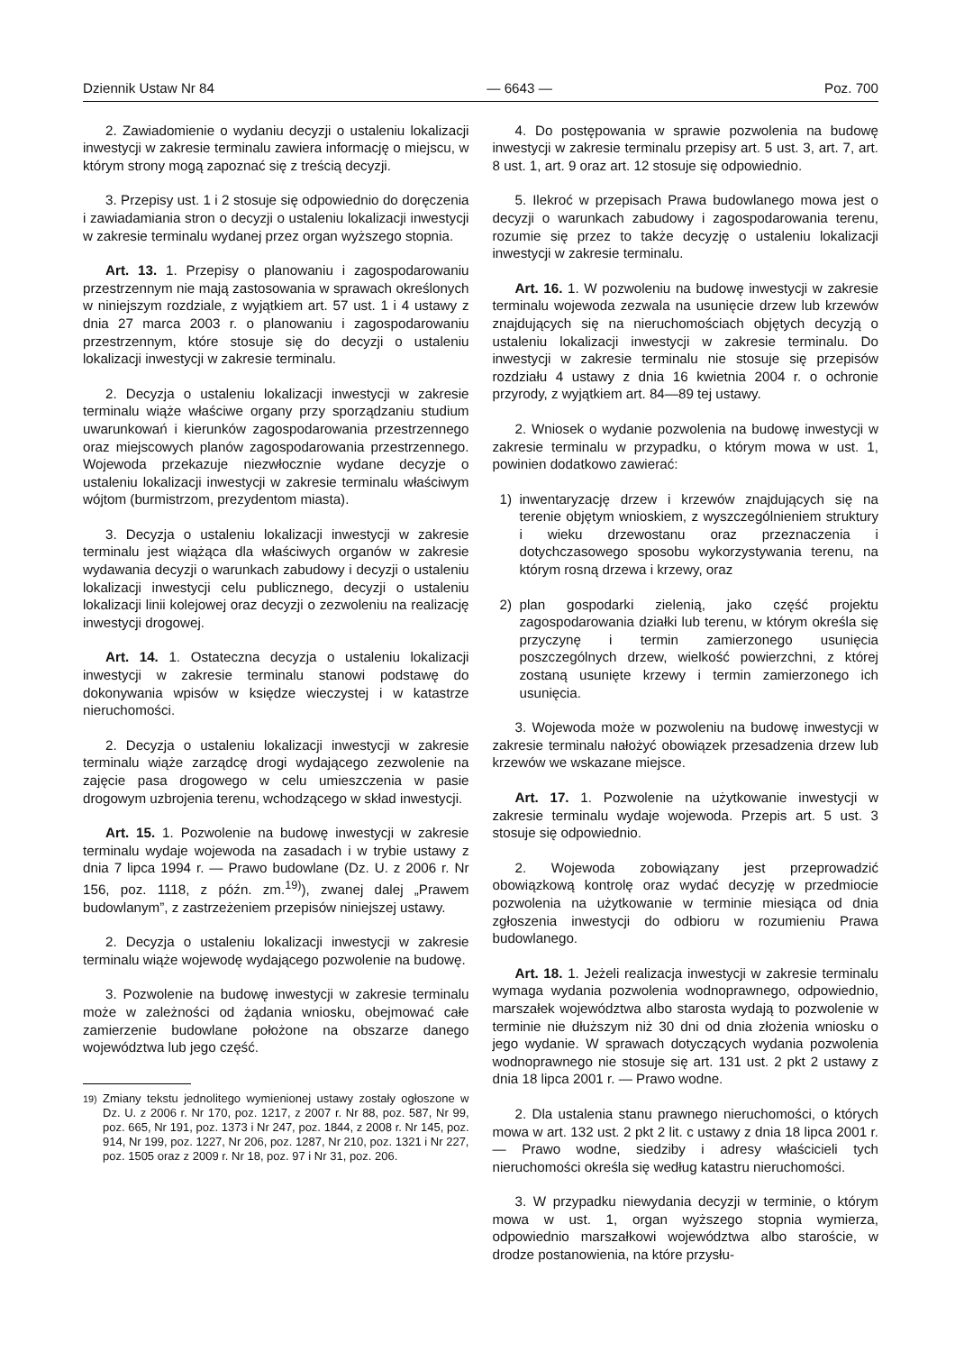Dziennik Ustaw Nr 84 — 6643 — Poz. 700
2. Zawiadomienie o wydaniu decyzji o ustaleniu lokalizacji inwestycji w zakresie terminalu zawiera informację o miejscu, w którym strony mogą zapoznać się z treścią decyzji.
3. Przepisy ust. 1 i 2 stosuje się odpowiednio do doręczenia i zawiadamiania stron o decyzji o ustaleniu lokalizacji inwestycji w zakresie terminalu wydanej przez organ wyższego stopnia.
Art. 13. 1. Przepisy o planowaniu i zagospodarowaniu przestrzennym nie mają zastosowania w sprawach określonych w niniejszym rozdziale, z wyjątkiem art. 57 ust. 1 i 4 ustawy z dnia 27 marca 2003 r. o planowaniu i zagospodarowaniu przestrzennym, które stosuje się do decyzji o ustaleniu lokalizacji inwestycji w zakresie terminalu.
2. Decyzja o ustaleniu lokalizacji inwestycji w zakresie terminalu wiąże właściwe organy przy sporządzaniu studium uwarunkowań i kierunków zagospodarowania przestrzennego oraz miejscowych planów zagospodarowania przestrzennego. Wojewoda przekazuje niezwłocznie wydane decyzje o ustaleniu lokalizacji inwestycji w zakresie terminalu właściwym wójtom (burmistrzom, prezydentom miasta).
3. Decyzja o ustaleniu lokalizacji inwestycji w zakresie terminalu jest wiążąca dla właściwych organów w zakresie wydawania decyzji o warunkach zabudowy i decyzji o ustaleniu lokalizacji inwestycji celu publicznego, decyzji o ustaleniu lokalizacji linii kolejowej oraz decyzji o zezwoleniu na realizację inwestycji drogowej.
Art. 14. 1. Ostateczna decyzja o ustaleniu lokalizacji inwestycji w zakresie terminalu stanowi podstawę do dokonywania wpisów w księdze wieczystej i w katastrze nieruchomości.
2. Decyzja o ustaleniu lokalizacji inwestycji w zakresie terminalu wiąże zarządcę drogi wydającego zezwolenie na zajęcie pasa drogowego w celu umieszczenia w pasie drogowym uzbrojenia terenu, wchodzącego w skład inwestycji.
Art. 15. 1. Pozwolenie na budowę inwestycji w zakresie terminalu wydaje wojewoda na zasadach i w trybie ustawy z dnia 7 lipca 1994 r. — Prawo budowlane (Dz. U. z 2006 r. Nr 156, poz. 1118, z późn. zm.<sup>19)</sup>), zwanej dalej „Prawem budowlanym”, z zastrzeżeniem przepisów niniejszej ustawy.
2. Decyzja o ustaleniu lokalizacji inwestycji w zakresie terminalu wiąże wojewodę wydającego pozwolenie na budowę.
3. Pozwolenie na budowę inwestycji w zakresie terminalu może w zależności od żądania wniosku, obejmować całe zamierzenie budowlane położone na obszarze danego województwa lub jego część.
<sup>19)</sup> Zmiany tekstu jednolitego wymienionej ustawy zostały ogłoszone w Dz. U. z 2006 r. Nr 170, poz. 1217, z 2007 r. Nr 88, poz. 587, Nr 99, poz. 665, Nr 191, poz. 1373 i Nr 247, poz. 1844, z 2008 r. Nr 145, poz. 914, Nr 199, poz. 1227, Nr 206, poz. 1287, Nr 210, poz. 1321 i Nr 227, poz. 1505 oraz z 2009 r. Nr 18, poz. 97 i Nr 31, poz. 206.
4. Do postępowania w sprawie pozwolenia na budowę inwestycji w zakresie terminalu przepisy art. 5 ust. 3, art. 7, art. 8 ust. 1, art. 9 oraz art. 12 stosuje się odpowiednio.
5. Ilekroć w przepisach Prawa budowlanego mowa jest o decyzji o warunkach zabudowy i zagospodarowania terenu, rozumie się przez to także decyzję o ustaleniu lokalizacji inwestycji w zakresie terminalu.
Art. 16. 1. W pozwoleniu na budowę inwestycji w zakresie terminalu wojewoda zezwala na usunięcie drzew lub krzewów znajdujących się na nieruchomościach objętych decyzją o ustaleniu lokalizacji inwestycji w zakresie terminalu. Do inwestycji w zakresie terminalu nie stosuje się przepisów rozdziału 4 ustawy z dnia 16 kwietnia 2004 r. o ochronie przyrody, z wyjątkiem art. 84—89 tej ustawy.
2. Wniosek o wydanie pozwolenia na budowę inwestycji w zakresie terminalu w przypadku, o którym mowa w ust. 1, powinien dodatkowo zawierać:
1) inwentaryzację drzew i krzewów znajdujących się na terenie objętym wnioskiem, z wyszczególnieniem struktury i wieku drzewostanu oraz przeznaczenia i dotychczasowego sposobu wykorzystywania terenu, na którym rosną drzewa i krzewy, oraz
2) plan gospodarki zielenią, jako część projektu zagospodarowania działki lub terenu, w którym określa się przyczynę i termin zamierzonego usunięcia poszczególnych drzew, wielkość powierzchni, z której zostaną usunięte krzewy i termin zamierzonego ich usunięcia.
3. Wojewoda może w pozwoleniu na budowę inwestycji w zakresie terminalu nałożyć obowiązek przesadzenia drzew lub krzewów we wskazane miejsce.
Art. 17. 1. Pozwolenie na użytkowanie inwestycji w zakresie terminalu wydaje wojewoda. Przepis art. 5 ust. 3 stosuje się odpowiednio.
2. Wojewoda zobowiązany jest przeprowadzić obowiązkową kontrolę oraz wydać decyzję w przedmiocie pozwolenia na użytkowanie w terminie miesiąca od dnia zgłoszenia inwestycji do odbioru w rozumieniu Prawa budowlanego.
Art. 18. 1. Jeżeli realizacja inwestycji w zakresie terminalu wymaga wydania pozwolenia wodnoprawnego, odpowiednio, marszałek województwa albo starosta wydają to pozwolenie w terminie nie dłuższym niż 30 dni od dnia złożenia wniosku o jego wydanie. W sprawach dotyczących wydania pozwolenia wodnoprawnego nie stosuje się art. 131 ust. 2 pkt 2 ustawy z dnia 18 lipca 2001 r. — Prawo wodne.
2. Dla ustalenia stanu prawnego nieruchomości, o których mowa w art. 132 ust. 2 pkt 2 lit. c ustawy z dnia 18 lipca 2001 r. — Prawo wodne, siedziby i adresy właścicieli tych nieruchomości określa się według katastru nieruchomości.
3. W przypadku niewydania decyzji w terminie, o którym mowa w ust. 1, organ wyższego stopnia wymierza, odpowiednio marszałkowi województwa albo staroście, w drodze postanowienia, na które przysłu-